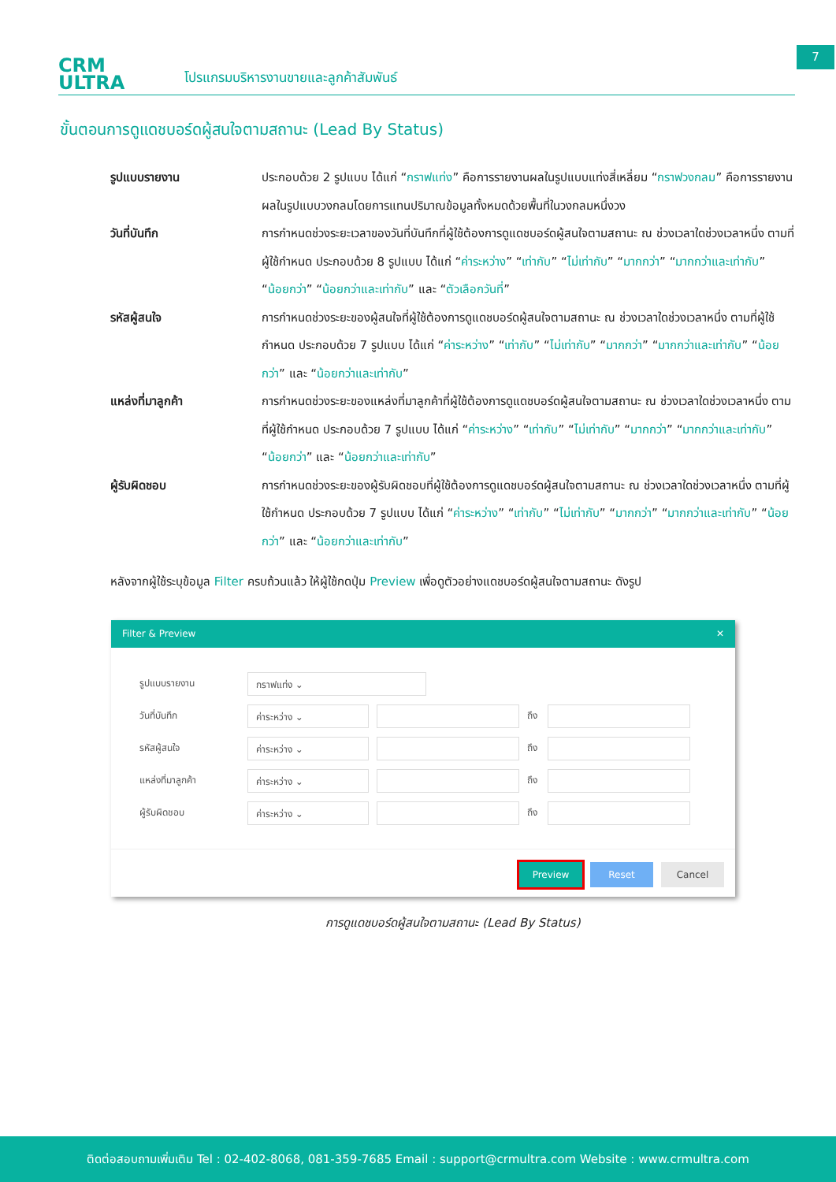CRM
ULTRA
โปรแกรมบริหารงานขายและลูกค้าสัมพันธ์
7
ขั้นตอนการดูแดชบอร์ดผู้สนใจตามสถานะ (Lead By Status)
รูปแบบรายงาน ประกอบด้วย 2 รูปแบบ ได้แก่ “กราฟแท่ง” คือการรายงานผลในรูปแบบแท่งสี่เหลี่ยม “กราฟวงกลม” คือการรายงานผลในรูปแบบวงกลมโดยการแทนปริมาณข้อมูลทั้งหมดด้วยพื้นที่ในวงกลมหนึ่งวง
วันที่บันทึก การกำหนดช่วงระยะเวลาของวันที่บันทึกที่ผู้ใช้ต้องการดูแดชบอร์ดผู้สนใจตามสถานะ ณ ช่วงเวลาใดช่วงเวลาหนึ่ง ตามที่ผู้ใช้กำหนด ประกอบด้วย 8 รูปแบบ ได้แก่ “ค่าระหว่าง” “เท่ากับ” “ไม่เท่ากับ” “มากกว่า” “มากกว่าและเท่ากับ” “น้อยกว่า” “น้อยกว่าและเท่ากับ” และ “ตัวเลือกวันที่”
รหัสผู้สนใจ การกำหนดช่วงระยะของผู้สนใจที่ผู้ใช้ต้องการดูแดชบอร์ดผู้สนใจตามสถานะ ณ ช่วงเวลาใดช่วงเวลาหนึ่ง ตามที่ผู้ใช้กำหนด ประกอบด้วย 7 รูปแบบ ได้แก่ “ค่าระหว่าง” “เท่ากับ” “ไม่เท่ากับ” “มากกว่า” “มากกว่าและเท่ากับ” “น้อยกว่า” และ “น้อยกว่าและเท่ากับ”
แหล่งที่มาลูกค้า การกำหนดช่วงระยะของแหล่งที่มาลูกค้าที่ผู้ใช้ต้องการดูแดชบอร์ดผู้สนใจตามสถานะ ณ ช่วงเวลาใดช่วงเวลาหนึ่ง ตามที่ผู้ใช้กำหนด ประกอบด้วย 7 รูปแบบ ได้แก่ “ค่าระหว่าง” “เท่ากับ” “ไม่เท่ากับ” “มากกว่า” “มากกว่าและเท่ากับ” “น้อยกว่า” และ “น้อยกว่าและเท่ากับ”
ผู้รับผิดชอบ การกำหนดช่วงระยะของผู้รับผิดชอบที่ผู้ใช้ต้องการดูแดชบอร์ดผู้สนใจตามสถานะ ณ ช่วงเวลาใดช่วงเวลาหนึ่ง ตามที่ผู้ใช้กำหนด ประกอบด้วย 7 รูปแบบ ได้แก่ “ค่าระหว่าง” “เท่ากับ” “ไม่เท่ากับ” “มากกว่า” “มากกว่าและเท่ากับ” “น้อยกว่า” และ “น้อยกว่าและเท่ากับ”
หลังจากผู้ใช้ระบุข้อมูล Filter ครบถ้วนแล้ว ให้ผู้ใช้กดปุ่ม Preview เพื่อดูตัวอย่างแดชบอร์ดผู้สนใจตามสถานะ ดังรูป
Filter & Preview ✕
รูปแบบรายงาน
กราฟแท่ง ⌄
วันที่บันทึก
ค่าระหว่าง ⌄
ถึง
รหัสผู้สนใจ
ค่าระหว่าง ⌄
ถึง
แหล่งที่มาลูกค้า
ค่าระหว่าง ⌄
ถึง
ผู้รับผิดชอบ
ค่าระหว่าง ⌄
ถึง
Preview Reset Cancel
การดูแดชบอร์ดผู้สนใจตามสถานะ (Lead By Status)
ติดต่อสอบถามเพิ่มเติม Tel : 02-402-8068, 081-359-7685 Email : support@crmultra.com Website : www.crmultra.com